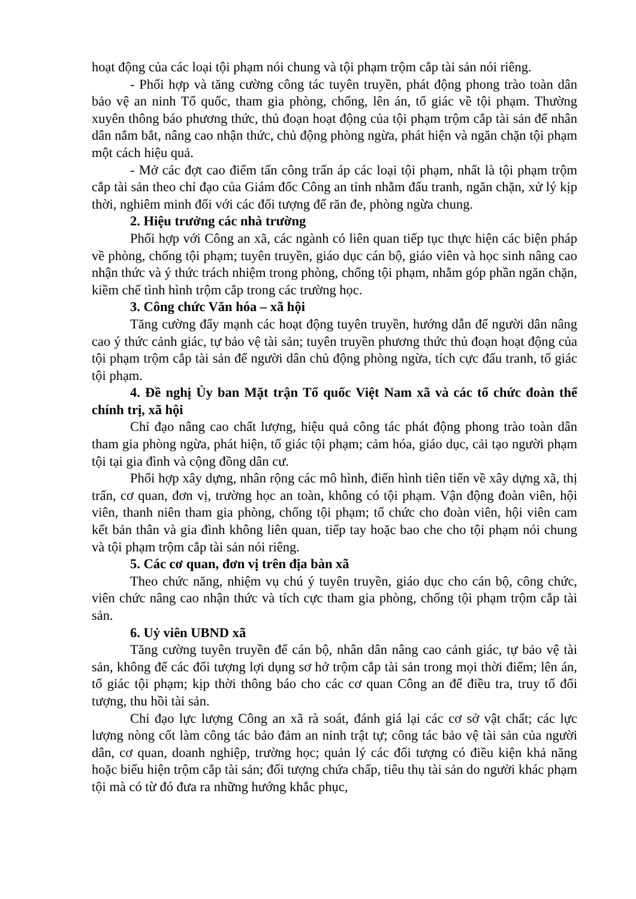hoạt động của các loại tội phạm nói chung và tội phạm trộm cắp tài sản nói riêng.
- Phối hợp và tăng cường công tác tuyên truyền, phát động phong trào toàn dân bảo vệ an ninh Tổ quốc, tham gia phòng, chống, lên án, tố giác về tội phạm. Thường xuyên thông báo phương thức, thủ đoạn hoạt động của tội phạm trộm cắp tài sản để nhân dân nắm bắt, nâng cao nhận thức, chủ động phòng ngừa, phát hiện và ngăn chặn tội phạm một cách hiệu quả.
- Mở các đợt cao điểm tấn công trấn áp các loại tội phạm, nhất là tội phạm trộm cắp tài sản theo chỉ đạo của Giám đốc Công an tỉnh nhằm đấu tranh, ngăn chặn, xử lý kịp thời, nghiêm minh đối với các đối tượng để răn đe, phòng ngừa chung.
2. Hiệu trưởng các nhà trường
Phối hợp với Công an xã, các ngành có liên quan tiếp tục thực hiện các biện pháp về phòng, chống tội phạm; tuyên truyền, giáo dục cán bộ, giáo viên và học sinh nâng cao nhận thức và ý thức trách nhiệm trong phòng, chống tội phạm, nhằm góp phần ngăn chặn, kiềm chế tình hình trộm cắp trong các trường học.
3. Công chức Văn hóa – xã hội
Tăng cường đẩy mạnh các hoạt động tuyên truyền, hướng dẫn để người dân nâng cao ý thức cảnh giác, tự bảo vệ tài sản; tuyên truyền phương thức thủ đoạn hoạt động của tội phạm trộm cắp tài sản để người dân chủ động phòng ngừa, tích cực đấu tranh, tố giác tội phạm.
4. Đề nghị Ủy ban Mặt trận Tổ quốc Việt Nam xã và các tổ chức đoàn thể chính trị, xã hội
Chỉ đạo nâng cao chất lượng, hiệu quả công tác phát động phong trào toàn dân tham gia phòng ngừa, phát hiện, tố giác tội phạm; cảm hóa, giáo dục, cải tạo người phạm tội tại gia đình và cộng đồng dân cư.
Phối hợp xây dựng, nhân rộng các mô hình, điển hình tiên tiến về xây dựng xã, thị trấn, cơ quan, đơn vị, trường học an toàn, không có tội phạm. Vận động đoàn viên, hội viên, thanh niên tham gia phòng, chống tội phạm; tổ chức cho đoàn viên, hội viên cam kết bản thân và gia đình không liên quan, tiếp tay hoặc bao che cho tội phạm nói chung và tội phạm trộm cắp tài sản nói riêng.
5. Các cơ quan, đơn vị trên địa bàn xã
Theo chức năng, nhiệm vụ chú ý tuyên truyền, giáo dục cho cán bộ, công chức, viên chức nâng cao nhận thức và tích cực tham gia phòng, chống tội phạm trộm cắp tài sản.
6. Uỷ viên UBND xã
Tăng cường tuyên truyền để cán bộ, nhân dân nâng cao cảnh giác, tự bảo vệ tài sản, không để các đối tượng lợi dụng sơ hở trộm cắp tài sản trong mọi thời điểm; lên án, tố giác tội phạm; kịp thời thông báo cho các cơ quan Công an để điều tra, truy tố đối tượng, thu hồi tài sản.
Chỉ đạo lực lượng Công an xã rà soát, đánh giá lại các cơ sở vật chất; các lực lượng nòng cốt làm công tác bảo đảm an ninh trật tự; công tác bảo vệ tài sản của người dân, cơ quan, doanh nghiệp, trường học; quản lý các đối tượng có điều kiện khả năng hoặc biểu hiện trộm cắp tài sản; đối tượng chứa chấp, tiêu thụ tài sản do người khác phạm tội mà có từ đó đưa ra những hướng khắc phục,